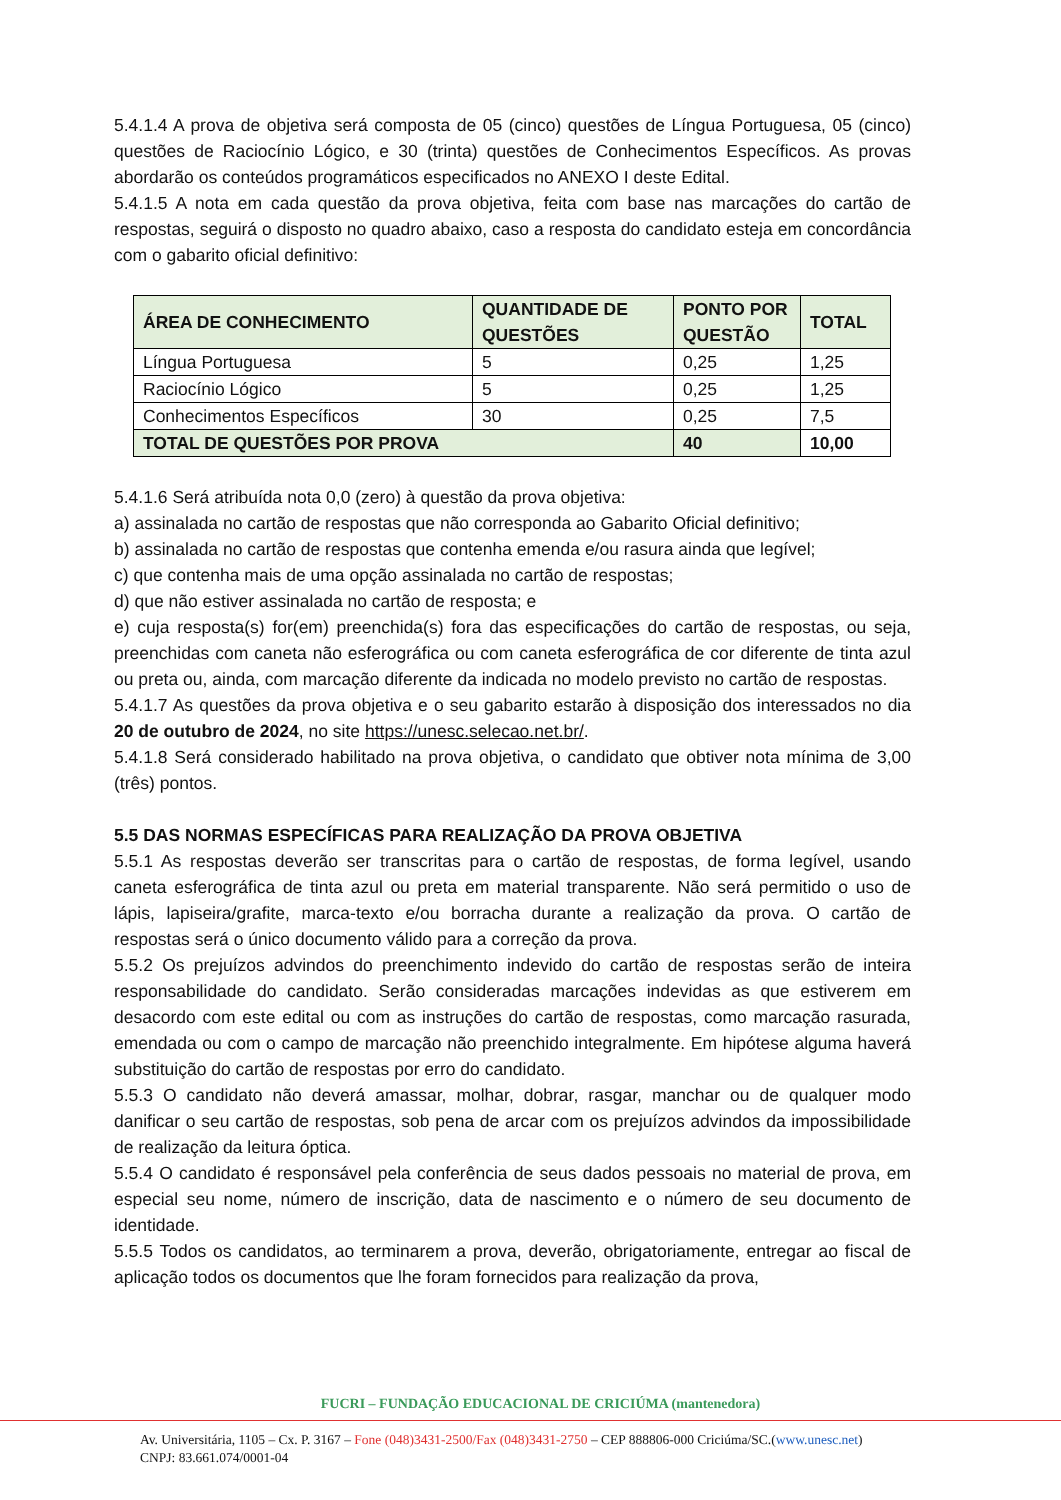5.4.1.4 A prova de objetiva será composta de 05 (cinco) questões de Língua Portuguesa, 05 (cinco) questões de Raciocínio Lógico, e 30 (trinta) questões de Conhecimentos Específicos. As provas abordarão os conteúdos programáticos especificados no ANEXO I deste Edital.
5.4.1.5 A nota em cada questão da prova objetiva, feita com base nas marcações do cartão de respostas, seguirá o disposto no quadro abaixo, caso a resposta do candidato esteja em concordância com o gabarito oficial definitivo:
| ÁREA DE CONHECIMENTO | QUANTIDADE DE QUESTÕES | PONTO POR QUESTÃO | TOTAL |
| --- | --- | --- | --- |
| Língua Portuguesa | 5 | 0,25 | 1,25 |
| Raciocínio Lógico | 5 | 0,25 | 1,25 |
| Conhecimentos Específicos | 30 | 0,25 | 7,5 |
| TOTAL DE QUESTÕES POR PROVA | | 40 | 10,00 |
5.4.1.6 Será atribuída nota 0,0 (zero) à questão da prova objetiva:
a) assinalada no cartão de respostas que não corresponda ao Gabarito Oficial definitivo;
b) assinalada no cartão de respostas que contenha emenda e/ou rasura ainda que legível;
c) que contenha mais de uma opção assinalada no cartão de respostas;
d) que não estiver assinalada no cartão de resposta; e
e) cuja resposta(s) for(em) preenchida(s) fora das especificações do cartão de respostas, ou seja, preenchidas com caneta não esferográfica ou com caneta esferográfica de cor diferente de tinta azul ou preta ou, ainda, com marcação diferente da indicada no modelo previsto no cartão de respostas.
5.4.1.7 As questões da prova objetiva e o seu gabarito estarão à disposição dos interessados no dia 20 de outubro de 2024, no site https://unesc.selecao.net.br/.
5.4.1.8 Será considerado habilitado na prova objetiva, o candidato que obtiver nota mínima de 3,00 (três) pontos.
5.5 DAS NORMAS ESPECÍFICAS PARA REALIZAÇÃO DA PROVA OBJETIVA
5.5.1 As respostas deverão ser transcritas para o cartão de respostas, de forma legível, usando caneta esferográfica de tinta azul ou preta em material transparente. Não será permitido o uso de lápis, lapiseira/grafite, marca-texto e/ou borracha durante a realização da prova. O cartão de respostas será o único documento válido para a correção da prova.
5.5.2 Os prejuízos advindos do preenchimento indevido do cartão de respostas serão de inteira responsabilidade do candidato. Serão consideradas marcações indevidas as que estiverem em desacordo com este edital ou com as instruções do cartão de respostas, como marcação rasurada, emendada ou com o campo de marcação não preenchido integralmente. Em hipótese alguma haverá substituição do cartão de respostas por erro do candidato.
5.5.3 O candidato não deverá amassar, molhar, dobrar, rasgar, manchar ou de qualquer modo danificar o seu cartão de respostas, sob pena de arcar com os prejuízos advindos da impossibilidade de realização da leitura óptica.
5.5.4 O candidato é responsável pela conferência de seus dados pessoais no material de prova, em especial seu nome, número de inscrição, data de nascimento e o número de seu documento de identidade.
5.5.5 Todos os candidatos, ao terminarem a prova, deverão, obrigatoriamente, entregar ao fiscal de aplicação todos os documentos que lhe foram fornecidos para realização da prova,
FUCRI – FUNDAÇÃO EDUCACIONAL DE CRICIÚMA (mantenedora)
Av. Universitária, 1105 – Cx. P. 3167 – Fone (048)3431-2500/Fax (048)3431-2750 – CEP 888806-000 Criciúma/SC.(www.unesc.net)
CNPJ: 83.661.074/0001-04